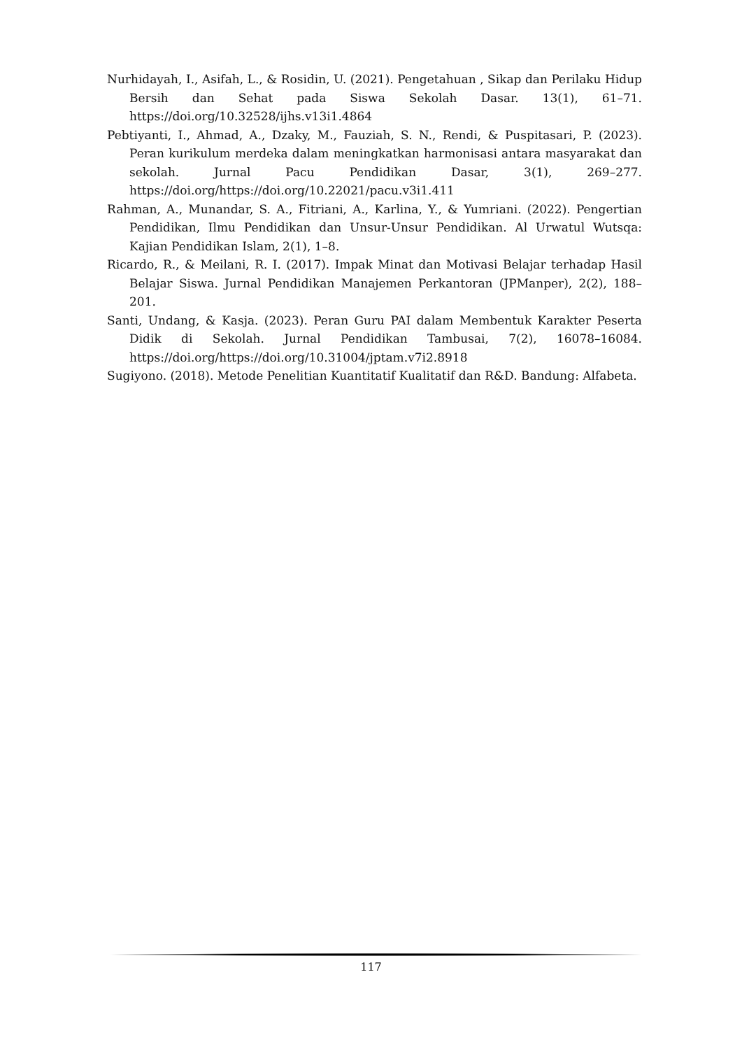Nurhidayah, I., Asifah, L., & Rosidin, U. (2021). Pengetahuan , Sikap dan Perilaku Hidup Bersih dan Sehat pada Siswa Sekolah Dasar. 13(1), 61–71. https://doi.org/10.32528/ijhs.v13i1.4864
Pebtiyanti, I., Ahmad, A., Dzaky, M., Fauziah, S. N., Rendi, & Puspitasari, P. (2023). Peran kurikulum merdeka dalam meningkatkan harmonisasi antara masyarakat dan sekolah. Jurnal Pacu Pendidikan Dasar, 3(1), 269–277. https://doi.org/https://doi.org/10.22021/pacu.v3i1.411
Rahman, A., Munandar, S. A., Fitriani, A., Karlina, Y., & Yumriani. (2022). Pengertian Pendidikan, Ilmu Pendidikan dan Unsur-Unsur Pendidikan. Al Urwatul Wutsqa: Kajian Pendidikan Islam, 2(1), 1–8.
Ricardo, R., & Meilani, R. I. (2017). Impak Minat dan Motivasi Belajar terhadap Hasil Belajar Siswa. Jurnal Pendidikan Manajemen Perkantoran (JPManper), 2(2), 188–201.
Santi, Undang, & Kasja. (2023). Peran Guru PAI dalam Membentuk Karakter Peserta Didik di Sekolah. Jurnal Pendidikan Tambusai, 7(2), 16078–16084. https://doi.org/https://doi.org/10.31004/jptam.v7i2.8918
Sugiyono. (2018). Metode Penelitian Kuantitatif Kualitatif dan R&D. Bandung: Alfabeta.
117